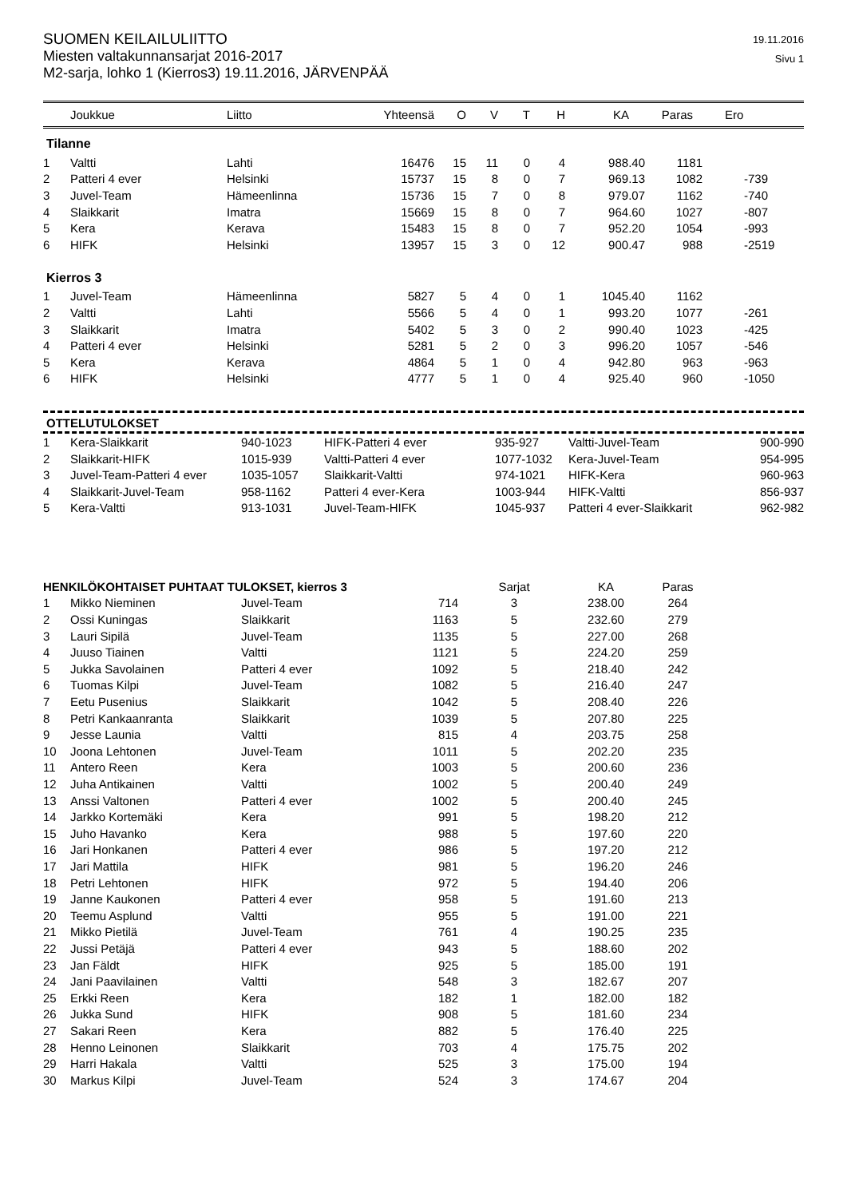SUOMEN KEILAILULIITTO
Miesten valtakunnansarjat 2016-2017
M2-sarja, lohko 1 (Kierros3) 19.11.2016, JÄRVENPÄÄ
19.11.2016
Sivu 1
| | Joukkue | Liitto | Yhteensä | O | V | T | H | KA | Paras | Ero |
| --- | --- | --- | --- | --- | --- | --- | --- | --- | --- | --- |
Tilanne
| 1 | Valtti | Lahti | 16476 | 15 | 11 | 0 | 4 | 988.40 | 1181 | |
| 2 | Patteri 4 ever | Helsinki | 15737 | 15 | 8 | 0 | 7 | 969.13 | 1082 | -739 |
| 3 | Juvel-Team | Hämeenlinna | 15736 | 15 | 7 | 0 | 8 | 979.07 | 1162 | -740 |
| 4 | Slaikkarit | Imatra | 15669 | 15 | 8 | 0 | 7 | 964.60 | 1027 | -807 |
| 5 | Kera | Kerava | 15483 | 15 | 8 | 0 | 7 | 952.20 | 1054 | -993 |
| 6 | HIFK | Helsinki | 13957 | 15 | 3 | 0 | 12 | 900.47 | 988 | -2519 |
Kierros 3
| 1 | Juvel-Team | Hämeenlinna | 5827 | 5 | 4 | 0 | 1 | 1045.40 | 1162 | |
| 2 | Valtti | Lahti | 5566 | 5 | 4 | 0 | 1 | 993.20 | 1077 | -261 |
| 3 | Slaikkarit | Imatra | 5402 | 5 | 3 | 0 | 2 | 990.40 | 1023 | -425 |
| 4 | Patteri 4 ever | Helsinki | 5281 | 5 | 2 | 0 | 3 | 996.20 | 1057 | -546 |
| 5 | Kera | Kerava | 4864 | 5 | 1 | 0 | 4 | 942.80 | 963 | -963 |
| 6 | HIFK | Helsinki | 4777 | 5 | 1 | 0 | 4 | 925.40 | 960 | -1050 |
OTTELUTULOKSET
| 1 | Kera-Slaikkarit | 940-1023 | HIFK-Patteri 4 ever | 935-927 | Valtti-Juvel-Team | 900-990 |
| 2 | Slaikkarit-HIFK | 1015-939 | Valtti-Patteri 4 ever | 1077-1032 | Kera-Juvel-Team | 954-995 |
| 3 | Juvel-Team-Patteri 4 ever | 1035-1057 | Slaikkarit-Valtti | 974-1021 | HIFK-Kera | 960-963 |
| 4 | Slaikkarit-Juvel-Team | 958-1162 | Patteri 4 ever-Kera | 1003-944 | HIFK-Valtti | 856-937 |
| 5 | Kera-Valtti | 913-1031 | Juvel-Team-HIFK | 1045-937 | Patteri 4 ever-Slaikkarit | 962-982 |
| HENKILÖKOHTAISET PUHTAAT TULOKSET, kierros 3 | | | | Sarjat | KA | Paras |
| --- | --- | --- | --- | --- | --- | --- |
| 1 | Mikko Nieminen | Juvel-Team | 714 | 3 | 238.00 | 264 |
| 2 | Ossi Kuningas | Slaikkarit | 1163 | 5 | 232.60 | 279 |
| 3 | Lauri Sipilä | Juvel-Team | 1135 | 5 | 227.00 | 268 |
| 4 | Juuso Tiainen | Valtti | 1121 | 5 | 224.20 | 259 |
| 5 | Jukka Savolainen | Patteri 4 ever | 1092 | 5 | 218.40 | 242 |
| 6 | Tuomas Kilpi | Juvel-Team | 1082 | 5 | 216.40 | 247 |
| 7 | Eetu Pusenius | Slaikkarit | 1042 | 5 | 208.40 | 226 |
| 8 | Petri Kankaanranta | Slaikkarit | 1039 | 5 | 207.80 | 225 |
| 9 | Jesse Launia | Valtti | 815 | 4 | 203.75 | 258 |
| 10 | Joona Lehtonen | Juvel-Team | 1011 | 5 | 202.20 | 235 |
| 11 | Antero Reen | Kera | 1003 | 5 | 200.60 | 236 |
| 12 | Juha Antikainen | Valtti | 1002 | 5 | 200.40 | 249 |
| 13 | Anssi Valtonen | Patteri 4 ever | 1002 | 5 | 200.40 | 245 |
| 14 | Jarkko Kortemäki | Kera | 991 | 5 | 198.20 | 212 |
| 15 | Juho Havanko | Kera | 988 | 5 | 197.60 | 220 |
| 16 | Jari Honkanen | Patteri 4 ever | 986 | 5 | 197.20 | 212 |
| 17 | Jari Mattila | HIFK | 981 | 5 | 196.20 | 246 |
| 18 | Petri Lehtonen | HIFK | 972 | 5 | 194.40 | 206 |
| 19 | Janne Kaukonen | Patteri 4 ever | 958 | 5 | 191.60 | 213 |
| 20 | Teemu Asplund | Valtti | 955 | 5 | 191.00 | 221 |
| 21 | Mikko Pietilä | Juvel-Team | 761 | 4 | 190.25 | 235 |
| 22 | Jussi Petäjä | Patteri 4 ever | 943 | 5 | 188.60 | 202 |
| 23 | Jan Fäldt | HIFK | 925 | 5 | 185.00 | 191 |
| 24 | Jani Paavilainen | Valtti | 548 | 3 | 182.67 | 207 |
| 25 | Erkki Reen | Kera | 182 | 1 | 182.00 | 182 |
| 26 | Jukka Sund | HIFK | 908 | 5 | 181.60 | 234 |
| 27 | Sakari Reen | Kera | 882 | 5 | 176.40 | 225 |
| 28 | Henno Leinonen | Slaikkarit | 703 | 4 | 175.75 | 202 |
| 29 | Harri Hakala | Valtti | 525 | 3 | 175.00 | 194 |
| 30 | Markus Kilpi | Juvel-Team | 524 | 3 | 174.67 | 204 |